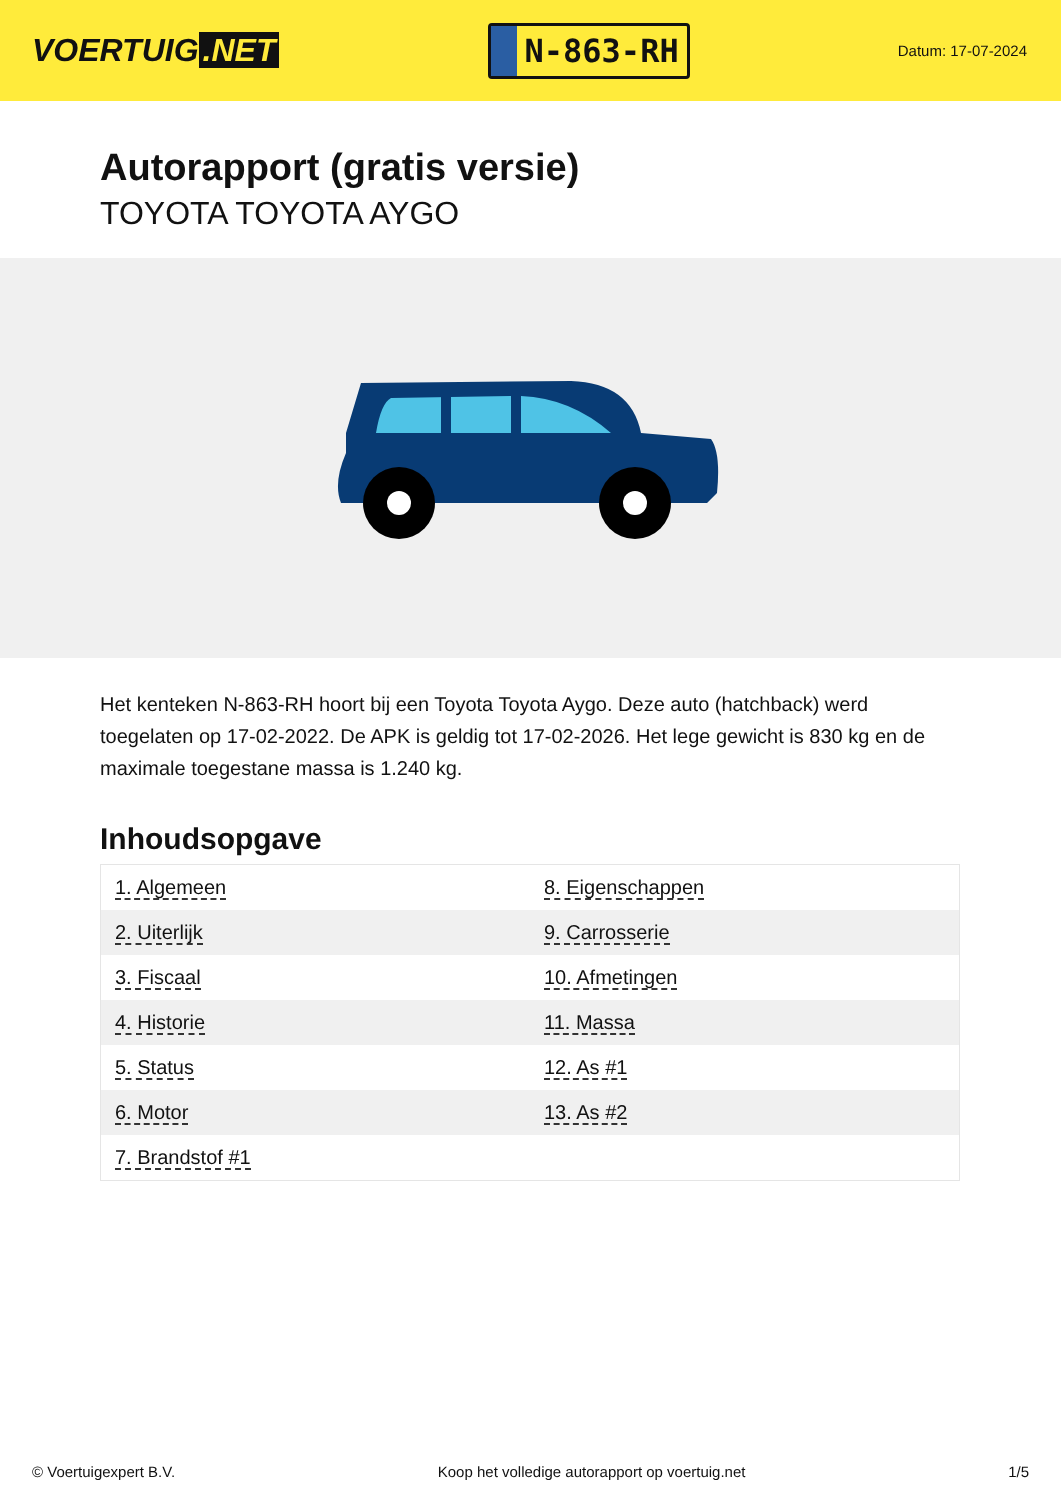VOERTUIG.NET
N-863-RH
Datum: 17-07-2024
Autorapport (gratis versie)
TOYOTA TOYOTA AYGO
Het kenteken N-863-RH hoort bij een Toyota Toyota Aygo. Deze auto (hatchback) werd toegelaten op 17-02-2022. De APK is geldig tot 17-02-2026. Het lege gewicht is 830 kg en de maximale toegestane massa is 1.240 kg.
Inhoudsopgave
| 1. Algemeen | 8. Eigenschappen |
| 2. Uiterlijk | 9. Carrosserie |
| 3. Fiscaal | 10. Afmetingen |
| 4. Historie | 11. Massa |
| 5. Status | 12. As #1 |
| 6. Motor | 13. As #2 |
| 7. Brandstof #1 | |
© Voertuigexpert B.V. Koop het volledige autorapport op voertuig.net
1/5